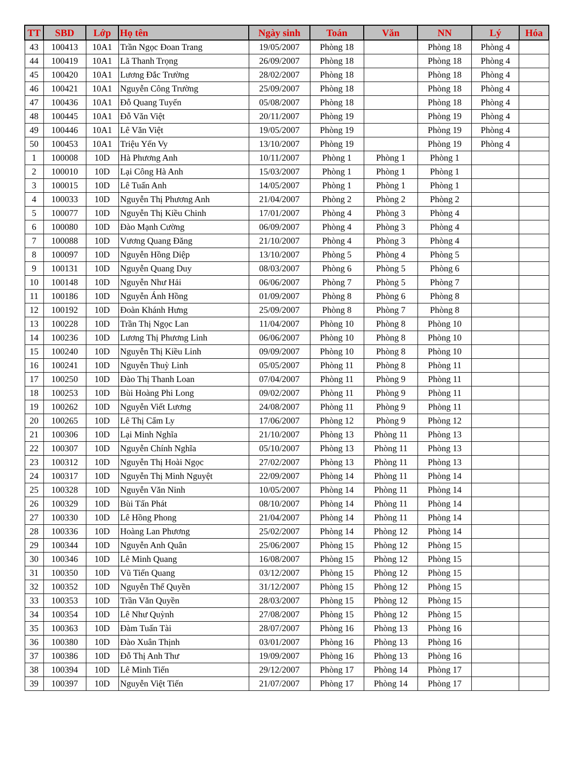| TT | SBD | Lớp | Họ tên | Ngày sinh | Toán | Văn | NN | Lý | Hóa |
| --- | --- | --- | --- | --- | --- | --- | --- | --- | --- |
| 43 | 100413 | 10A1 | Trần Ngọc Đoan Trang | 19/05/2007 | Phòng 18 | | Phòng 18 | Phòng 4 | |
| 44 | 100419 | 10A1 | Lã Thanh Trọng | 26/09/2007 | Phòng 18 | | Phòng 18 | Phòng 4 | |
| 45 | 100420 | 10A1 | Lương Đắc Trường | 28/02/2007 | Phòng 18 | | Phòng 18 | Phòng 4 | |
| 46 | 100421 | 10A1 | Nguyễn Công Trường | 25/09/2007 | Phòng 18 | | Phòng 18 | Phòng 4 | |
| 47 | 100436 | 10A1 | Đỗ Quang Tuyến | 05/08/2007 | Phòng 18 | | Phòng 18 | Phòng 4 | |
| 48 | 100445 | 10A1 | Đỗ Văn Việt | 20/11/2007 | Phòng 19 | | Phòng 19 | Phòng 4 | |
| 49 | 100446 | 10A1 | Lê Văn Việt | 19/05/2007 | Phòng 19 | | Phòng 19 | Phòng 4 | |
| 50 | 100453 | 10A1 | Triệu Yến Vy | 13/10/2007 | Phòng 19 | | Phòng 19 | Phòng 4 | |
| 1 | 100008 | 10D | Hà Phương Anh | 10/11/2007 | Phòng 1 | Phòng 1 | Phòng 1 | | |
| 2 | 100010 | 10D | Lại Công Hà Anh | 15/03/2007 | Phòng 1 | Phòng 1 | Phòng 1 | | |
| 3 | 100015 | 10D | Lê Tuấn Anh | 14/05/2007 | Phòng 1 | Phòng 1 | Phòng 1 | | |
| 4 | 100033 | 10D | Nguyễn Thị Phương Anh | 21/04/2007 | Phòng 2 | Phòng 2 | Phòng 2 | | |
| 5 | 100077 | 10D | Nguyễn Thị Kiều Chinh | 17/01/2007 | Phòng 4 | Phòng 3 | Phòng 4 | | |
| 6 | 100080 | 10D | Đào Mạnh Cường | 06/09/2007 | Phòng 4 | Phòng 3 | Phòng 4 | | |
| 7 | 100088 | 10D | Vương Quang Đăng | 21/10/2007 | Phòng 4 | Phòng 3 | Phòng 4 | | |
| 8 | 100097 | 10D | Nguyễn Hồng Diệp | 13/10/2007 | Phòng 5 | Phòng 4 | Phòng 5 | | |
| 9 | 100131 | 10D | Nguyễn Quang Duy | 08/03/2007 | Phòng 6 | Phòng 5 | Phòng 6 | | |
| 10 | 100148 | 10D | Nguyễn Như Hải | 06/06/2007 | Phòng 7 | Phòng 5 | Phòng 7 | | |
| 11 | 100186 | 10D | Nguyễn Ánh Hồng | 01/09/2007 | Phòng 8 | Phòng 6 | Phòng 8 | | |
| 12 | 100192 | 10D | Đoàn Khánh Hưng | 25/09/2007 | Phòng 8 | Phòng 7 | Phòng 8 | | |
| 13 | 100228 | 10D | Trần Thị Ngọc Lan | 11/04/2007 | Phòng 10 | Phòng 8 | Phòng 10 | | |
| 14 | 100236 | 10D | Lương Thị Phương Linh | 06/06/2007 | Phòng 10 | Phòng 8 | Phòng 10 | | |
| 15 | 100240 | 10D | Nguyễn Thị Kiều Linh | 09/09/2007 | Phòng 10 | Phòng 8 | Phòng 10 | | |
| 16 | 100241 | 10D | Nguyễn Thuỳ Linh | 05/05/2007 | Phòng 11 | Phòng 8 | Phòng 11 | | |
| 17 | 100250 | 10D | Đào Thị Thanh Loan | 07/04/2007 | Phòng 11 | Phòng 9 | Phòng 11 | | |
| 18 | 100253 | 10D | Bùi Hoàng Phi Long | 09/02/2007 | Phòng 11 | Phòng 9 | Phòng 11 | | |
| 19 | 100262 | 10D | Nguyễn Viết Lương | 24/08/2007 | Phòng 11 | Phòng 9 | Phòng 11 | | |
| 20 | 100265 | 10D | Lê Thị Cẩm Ly | 17/06/2007 | Phòng 12 | Phòng 9 | Phòng 12 | | |
| 21 | 100306 | 10D | Lại Minh Nghĩa | 21/10/2007 | Phòng 13 | Phòng 11 | Phòng 13 | | |
| 22 | 100307 | 10D | Nguyễn Chính Nghĩa | 05/10/2007 | Phòng 13 | Phòng 11 | Phòng 13 | | |
| 23 | 100312 | 10D | Nguyễn Thị Hoài Ngọc | 27/02/2007 | Phòng 13 | Phòng 11 | Phòng 13 | | |
| 24 | 100317 | 10D | Nguyễn Thị Minh Nguyệt | 22/09/2007 | Phòng 14 | Phòng 11 | Phòng 14 | | |
| 25 | 100328 | 10D | Nguyễn Văn Ninh | 10/05/2007 | Phòng 14 | Phòng 11 | Phòng 14 | | |
| 26 | 100329 | 10D | Bùi Tấn Phát | 08/10/2007 | Phòng 14 | Phòng 11 | Phòng 14 | | |
| 27 | 100330 | 10D | Lê Hồng Phong | 21/04/2007 | Phòng 14 | Phòng 11 | Phòng 14 | | |
| 28 | 100336 | 10D | Hoàng Lan Phương | 25/02/2007 | Phòng 14 | Phòng 12 | Phòng 14 | | |
| 29 | 100344 | 10D | Nguyễn Anh Quân | 25/06/2007 | Phòng 15 | Phòng 12 | Phòng 15 | | |
| 30 | 100346 | 10D | Lê Minh Quang | 16/08/2007 | Phòng 15 | Phòng 12 | Phòng 15 | | |
| 31 | 100350 | 10D | Vũ Tiến Quang | 03/12/2007 | Phòng 15 | Phòng 12 | Phòng 15 | | |
| 32 | 100352 | 10D | Nguyễn Thế Quyền | 31/12/2007 | Phòng 15 | Phòng 12 | Phòng 15 | | |
| 33 | 100353 | 10D | Trần Văn Quyền | 28/03/2007 | Phòng 15 | Phòng 12 | Phòng 15 | | |
| 34 | 100354 | 10D | Lê Như Quỳnh | 27/08/2007 | Phòng 15 | Phòng 12 | Phòng 15 | | |
| 35 | 100363 | 10D | Đàm Tuấn Tài | 28/07/2007 | Phòng 16 | Phòng 13 | Phòng 16 | | |
| 36 | 100380 | 10D | Đào Xuân Thịnh | 03/01/2007 | Phòng 16 | Phòng 13 | Phòng 16 | | |
| 37 | 100386 | 10D | Đỗ Thị Anh Thư | 19/09/2007 | Phòng 16 | Phòng 13 | Phòng 16 | | |
| 38 | 100394 | 10D | Lê Minh Tiến | 29/12/2007 | Phòng 17 | Phòng 14 | Phòng 17 | | |
| 39 | 100397 | 10D | Nguyễn Việt Tiến | 21/07/2007 | Phòng 17 | Phòng 14 | Phòng 17 | | |